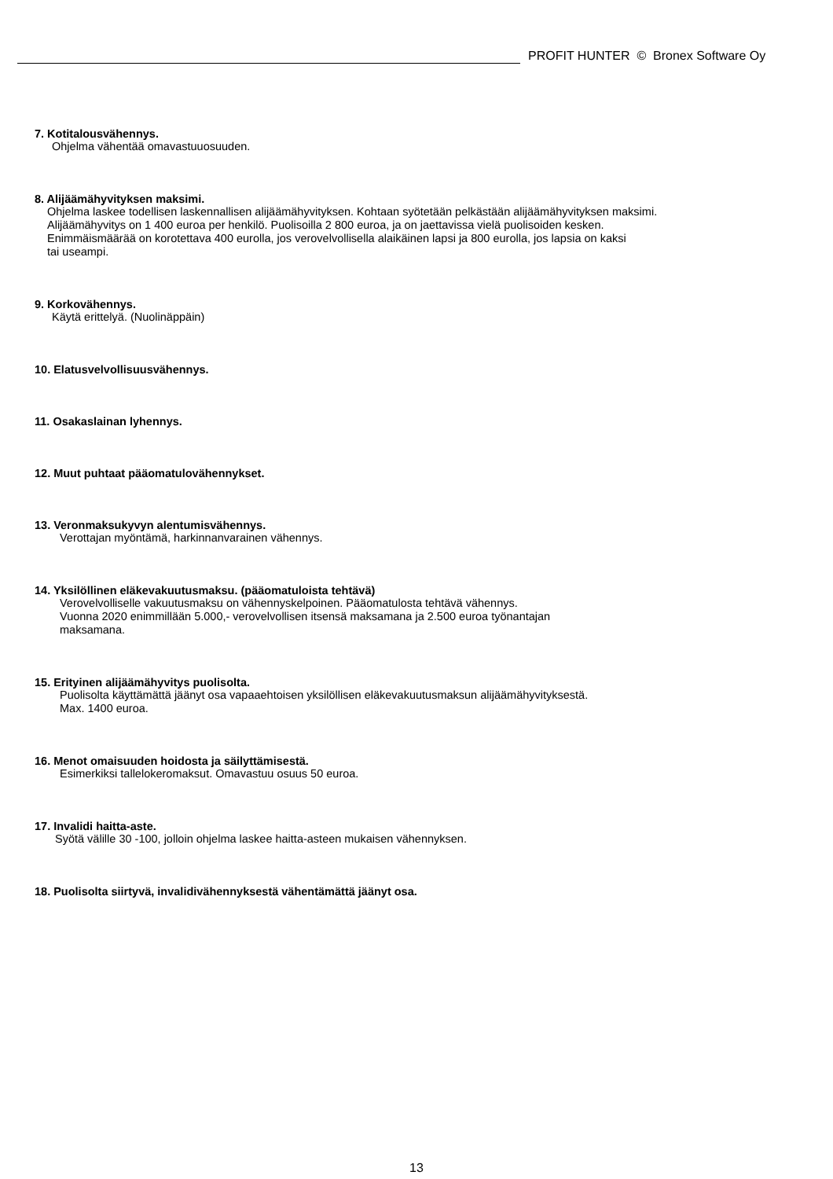PROFIT HUNTER © Bronex Software Oy
7. Kotitalousvähennys.
Ohjelma vähentää omavastuuosuuden.
8. Alijäämähyvityksen maksimi.
Ohjelma laskee todellisen laskennallisen alijäämähyvityksen. Kohtaan syötetään pelkästään alijäämähyvityksen maksimi.
Alijäämähyvitys on 1 400 euroa per henkilö. Puolisoilla 2 800 euroa, ja on jaettavissa vielä puolisoiden kesken.
Enimmäismäärää on korotettava 400 eurolla, jos verovelvollisella alaikäinen lapsi ja 800 eurolla, jos lapsia on kaksi
tai useampi.
9. Korkovähennys.
Käytä erittelyä. (Nuolinäppäin)
10. Elatusvelvollisuusvähennys.
11. Osakaslainan lyhennys.
12. Muut puhtaat pääomatulovähennykset.
13. Veronmaksukyvyn alentumisvähennys.
Verottajan myöntämä, harkinnanvarainen vähennys.
14. Yksilöllinen eläkevakuutusmaksu. (pääomatuloista tehtävä)
Verovelvolliselle vakuutusmaksu on vähennyskelpoinen. Pääomatulosta tehtävä vähennys.
Vuonna 2020 enimmillään 5.000,- verovelvollisen itsensä maksamana ja 2.500 euroa työnantajan
maksamana.
15. Erityinen alijäämähyvitys puolisolta.
Puolisolta käyttämättä jäänyt osa vapaaehtoisen yksilöllisen eläkevakuutusmaksun alijäämähyvityksestä.
Max. 1400 euroa.
16. Menot omaisuuden hoidosta ja säilyttämisestä.
Esimerkiksi tallelokeromaksut. Omavastuu osuus 50 euroa.
17. Invalidi haitta-aste.
Syötä välille 30 -100, jolloin ohjelma laskee haitta-asteen mukaisen vähennyksen.
18. Puolisolta siirtyvä, invalidivähennyksestä vähentämättä jäänyt osa.
13